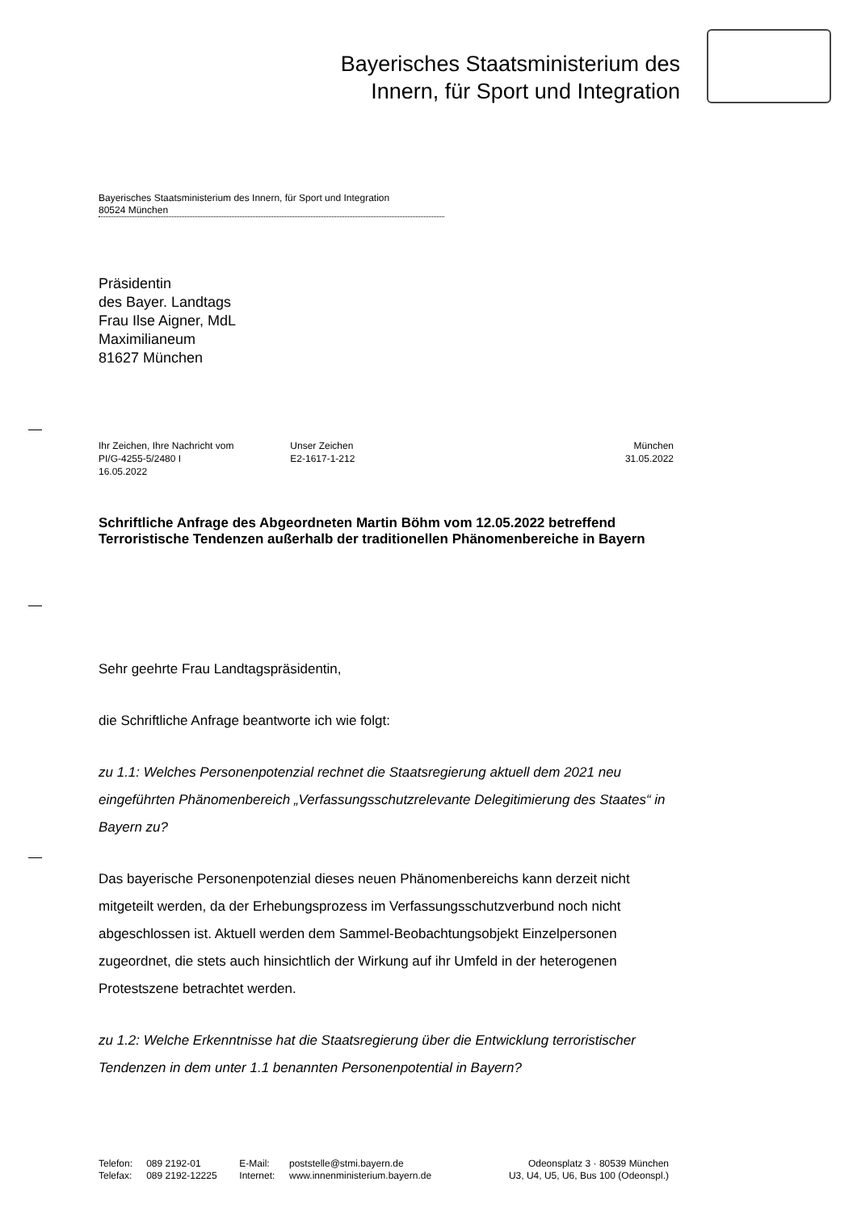Bayerisches Staatsministerium des
Innern, für Sport und Integration
Bayerisches Staatsministerium des Innern, für Sport und Integration
80524 München
Präsidentin
des Bayer. Landtags
Frau Ilse Aigner, MdL
Maximilianeum
81627 München
Ihr Zeichen, Ihre Nachricht vom
PI/G-4255-5/2480 I
16.05.2022
Unser Zeichen
E2-1617-1-212
München
31.05.2022
Schriftliche Anfrage des Abgeordneten Martin Böhm vom 12.05.2022 betreffend Terroristische Tendenzen außerhalb der traditionellen Phänomenbereiche in Bayern
Sehr geehrte Frau Landtagspräsidentin,
die Schriftliche Anfrage beantworte ich wie folgt:
zu 1.1: Welches Personenpotenzial rechnet die Staatsregierung aktuell dem 2021 neu eingeführten Phänomenbereich „Verfassungsschutzrelevante Delegitimierung des Staates“ in Bayern zu?
Das bayerische Personenpotenzial dieses neuen Phänomenbereichs kann derzeit nicht mitgeteilt werden, da der Erhebungsprozess im Verfassungsschutzverbund noch nicht abgeschlossen ist. Aktuell werden dem Sammel-Beobachtungsobjekt Einzelpersonen zugeordnet, die stets auch hinsichtlich der Wirkung auf ihr Umfeld in der heterogenen Protestszene betrachtet werden.
zu 1.2: Welche Erkenntnisse hat die Staatsregierung über die Entwicklung terroristischer Tendenzen in dem unter 1.1 benannten Personenpotential in Bayern?
| Telefon: | 089 2192-01 | E-Mail: | poststelle@stmi.bayern.de | Odeonsplatz 3 · 80539 München |
| Telefax: | 089 2192-12225 | Internet: | www.innenministerium.bayern.de | U3, U4, U5, U6, Bus 100 (Odeonspl.) |